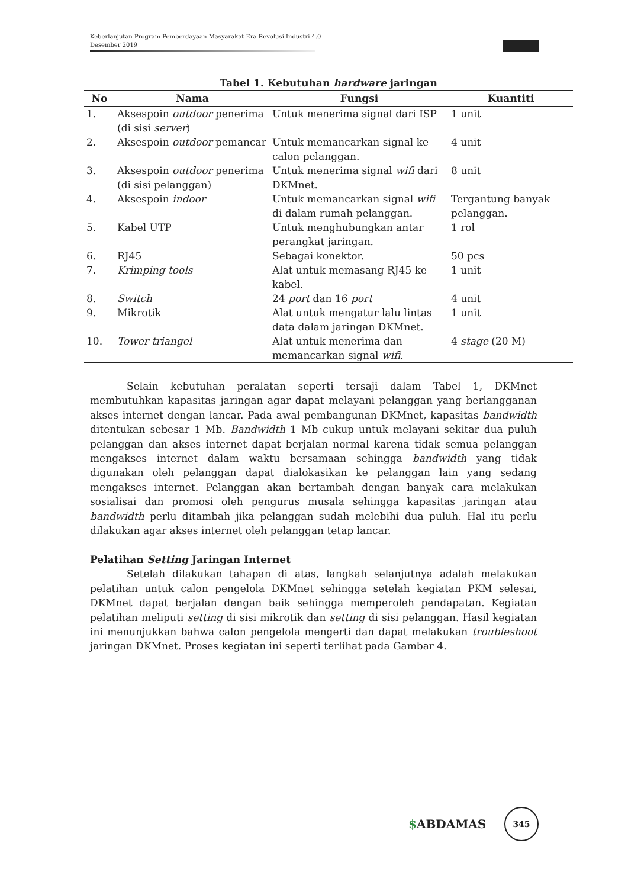Keberlanjutan Program Pemberdayaan Masyarakat Era Revolusi Industri 4.0
Desember 2019
Tabel 1. Kebutuhan hardware jaringan
| No | Nama | Fungsi | Kuantiti |
| --- | --- | --- | --- |
| 1. | Aksespoin outdoor penerima (di sisi server ) | Untuk menerima signal dari ISP | 1 unit |
| 2. | Aksespoin outdoor pemancar | Untuk memancarkan signal ke calon pelanggan. | 4 unit |
| 3. | Aksespoin outdoor penerima (di sisi pelanggan) | Untuk menerima signal wifi dari DKMnet. | 8 unit |
| 4. | Aksespoin indoor | Untuk memancarkan signal wifi di dalam rumah pelanggan. | Tergantung banyak pelanggan. |
| 5. | Kabel UTP | Untuk menghubungkan antar perangkat jaringan. | 1 rol |
| 6. | RJ45 | Sebagai konektor. | 50 pcs |
| 7. | Krimping tools | Alat untuk memasang RJ45 ke kabel. | 1 unit |
| 8. | Switch | 24 port dan 16 port | 4 unit |
| 9. | Mikrotik | Alat untuk mengatur lalu lintas data dalam jaringan DKMnet. | 1 unit |
| 10. | Tower triangel | Alat untuk menerima dan memancarkan signal wifi . | 4 stage (20 M) |
Selain kebutuhan peralatan seperti tersaji dalam Tabel 1, DKMnet membutuhkan kapasitas jaringan agar dapat melayani pelanggan yang berlangganan akses internet dengan lancar. Pada awal pembangunan DKMnet, kapasitas bandwidth ditentukan sebesar 1 Mb. Bandwidth 1 Mb cukup untuk melayani sekitar dua puluh pelanggan dan akses internet dapat berjalan normal karena tidak semua pelanggan mengakses internet dalam waktu bersamaan sehingga bandwidth yang tidak digunakan oleh pelanggan dapat dialokasikan ke pelanggan lain yang sedang mengakses internet. Pelanggan akan bertambah dengan banyak cara melakukan sosialisai dan promosi oleh pengurus musala sehingga kapasitas jaringan atau bandwidth perlu ditambah jika pelanggan sudah melebihi dua puluh. Hal itu perlu dilakukan agar akses internet oleh pelanggan tetap lancar.
Pelatihan Setting Jaringan Internet
Setelah dilakukan tahapan di atas, langkah selanjutnya adalah melakukan pelatihan untuk calon pengelola DKMnet sehingga setelah kegiatan PKM selesai, DKMnet dapat berjalan dengan baik sehingga memperoleh pendapatan. Kegiatan pelatihan meliputi setting di sisi mikrotik dan setting di sisi pelanggan. Hasil kegiatan ini menunjukkan bahwa calon pengelola mengerti dan dapat melakukan troubleshoot jaringan DKMnet. Proses kegiatan ini seperti terlihat pada Gambar 4.
$ABDAMAS
345